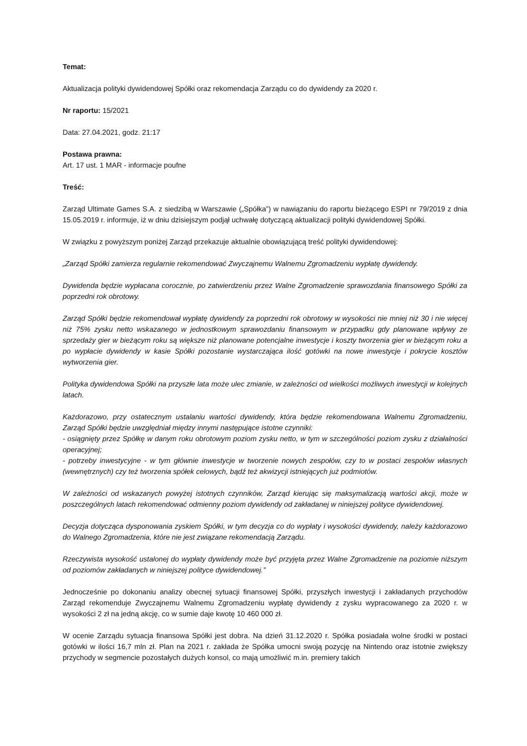Temat:
Aktualizacja polityki dywidendowej Spółki oraz rekomendacja Zarządu co do dywidendy za 2020 r.
Nr raportu: 15/2021
Data: 27.04.2021, godz. 21:17
Postawa prawna:
Art. 17 ust. 1 MAR - informacje poufne
Treść:
Zarząd Ultimate Games S.A. z siedzibą w Warszawie („Spółka”) w nawiązaniu do raportu bieżącego ESPI nr 79/2019 z dnia 15.05.2019 r. informuje, iż w dniu dzisiejszym podjął uchwałę dotyczącą aktualizacji polityki dywidendowej Spółki.
W związku z powyższym poniżej Zarząd przekazuje aktualnie obowiązującą treść polityki dywidendowej:
„Zarząd Spółki zamierza regularnie rekomendować Zwyczajnemu Walnemu Zgromadzeniu wypłatę dywidendy.
Dywidenda będzie wypłacana corocznie, po zatwierdzeniu przez Walne Zgromadzenie sprawozdania finansowego Spółki za poprzedni rok obrotowy.
Zarząd Spółki będzie rekomendował wypłatę dywidendy za poprzedni rok obrotowy w wysokości nie mniej niż 30 i nie więcej niż 75% zysku netto wskazanego w jednostkowym sprawozdaniu finansowym w przypadku gdy planowane wpływy ze sprzedaży gier w bieżącym roku są większe niż planowane potencjalne inwestycje i koszty tworzenia gier w bieżącym roku a po wypłacie dywidendy w kasie Spółki pozostanie wystarczająca ilość gotówki na nowe inwestycje i pokrycie kosztów wytworzenia gier.
Polityka dywidendowa Spółki na przyszłe lata może ulec zmianie, w zależności od wielkości możliwych inwestycji w kolejnych latach.
Każdorazowo, przy ostatecznym ustalaniu wartości dywidendy, która będzie rekomendowana Walnemu Zgromadzeniu, Zarząd Spółki będzie uwzględniał między innymi następujące istotne czynniki:
- osiągnięty przez Spółkę w danym roku obrotowym poziom zysku netto, w tym w szczególności poziom zysku z działalności operacyjnej;
- potrzeby inwestycyjne - w tym głównie inwestycje w tworzenie nowych zespołów, czy to w postaci zespołów własnych (wewnętrznych) czy też tworzenia spółek celowych, bądź też akwizycji istniejących już podmiotów.
W zależności od wskazanych powyżej istotnych czynników, Zarząd kierując się maksymalizacją wartości akcji, może w poszczególnych latach rekomendować odmienny poziom dywidendy od zakładanej w niniejszej polityce dywidendowej.
Decyzja dotycząca dysponowania zyskiem Spółki, w tym decyzja co do wypłaty i wysokości dywidendy, należy każdorazowo do Walnego Zgromadzenia, które nie jest związane rekomendacją Zarządu.
Rzeczywista wysokość ustalonej do wypłaty dywidendy może być przyjęta przez Walne Zgromadzenie na poziomie niższym od poziomów zakładanych w niniejszej polityce dywidendowej.”
Jednocześnie po dokonaniu analizy obecnej sytuacji finansowej Spółki, przyszłych inwestycji i zakładanych przychodów Zarząd rekomenduje Zwyczajnemu Walnemu Zgromadzeniu wypłatę dywidendy z zysku wypracowanego za 2020 r. w wysokości 2 zł na jedną akcję, co w sumie daje kwotę 10 460 000 zł.
W ocenie Zarządu sytuacja finansowa Spółki jest dobra. Na dzień 31.12.2020 r. Spółka posiadała wolne środki w postaci gotówki w ilości 16,7 mln zł. Plan na 2021 r. zakłada że Spółka umocni swoją pozycję na Nintendo oraz istotnie zwiększy przychody w segmencie pozostałych dużych konsol, co mają umożliwić m.in. premiery takich